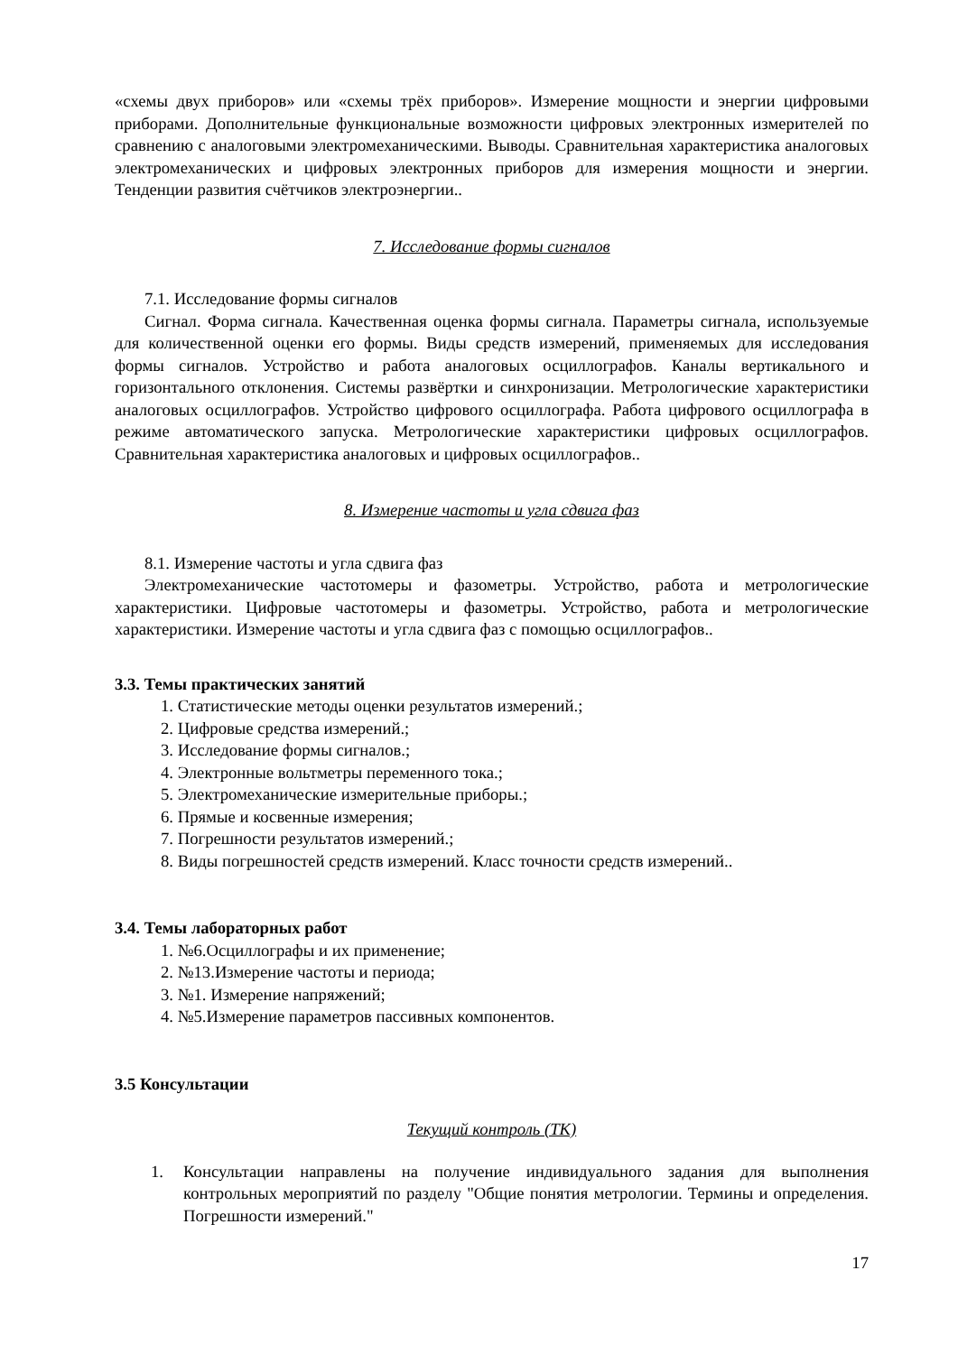«схемы двух приборов» или «схемы трёх приборов». Измерение мощности и энергии цифровыми приборами. Дополнительные функциональные возможности цифровых электронных измерителей по сравнению с аналоговыми электромеханическими. Выводы. Сравнительная характеристика аналоговых электромеханических и цифровых электронных приборов для измерения мощности и энергии. Тенденции развития счётчиков электроэнергии..
7. Исследование формы сигналов
7.1. Исследование формы сигналов
Сигнал. Форма сигнала. Качественная оценка формы сигнала. Параметры сигнала, используемые для количественной оценки его формы. Виды средств измерений, применяемых для исследования формы сигналов. Устройство и работа аналоговых осциллографов. Каналы вертикального и горизонтального отклонения. Системы развёртки и синхронизации. Метрологические характеристики аналоговых осциллографов. Устройство цифрового осциллографа. Работа цифрового осциллографа в режиме автоматического запуска. Метрологические характеристики цифровых осциллографов. Сравнительная характеристика аналоговых и цифровых осциллографов..
8. Измерение частоты и угла сдвига фаз
8.1. Измерение частоты и угла сдвига фаз
Электромеханические частотомеры и фазометры. Устройство, работа и метрологические характеристики. Цифровые частотомеры и фазометры. Устройство, работа и метрологические характеристики. Измерение частоты и угла сдвига фаз с помощью осциллографов..
3.3. Темы практических занятий
1. Статистические методы оценки результатов измерений.;
2. Цифровые средства измерений.;
3. Исследование формы сигналов.;
4. Электронные вольтметры переменного тока.;
5. Электромеханические измерительные приборы.;
6. Прямые и косвенные измерения;
7. Погрешности результатов измерений.;
8. Виды погрешностей средств измерений. Класс точности средств измерений..
3.4. Темы лабораторных работ
1. №6.Осциллографы и их применение;
2. №13.Измерение частоты и периода;
3. №1. Измерение напряжений;
4. №5.Измерение параметров пассивных компонентов.
3.5 Консультации
Текущий контроль (ТК)
1. Консультации направлены на получение индивидуального задания для выполнения контрольных мероприятий по разделу "Общие понятия метрологии. Термины и определения. Погрешности измерений."
17